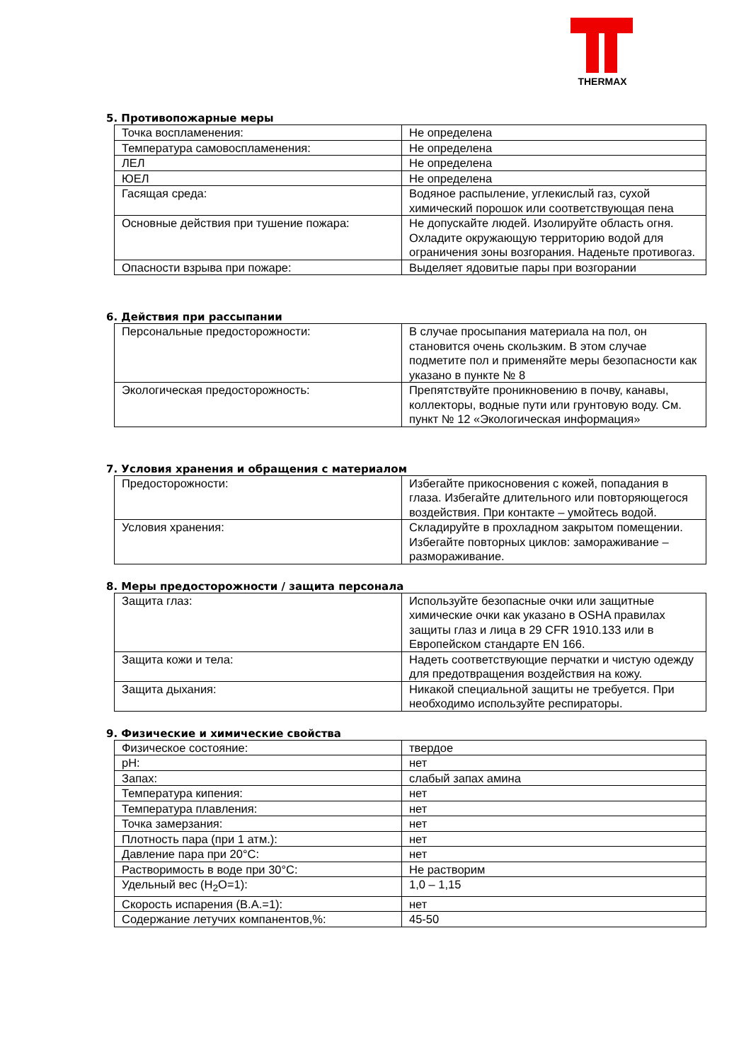THERMAX
5. Противопожарные меры
| Точка воспламенения: | Не определена |
| Температура самовоспламенения: | Не определена |
| ЛЕЛ | Не определена |
| ЮЕЛ | Не определена |
| Гасящая среда: | Водяное распыление, углекислый газ, сухой химический порошок или соответствующая пена |
| Основные действия при тушение пожара: | Не допускайте людей. Изолируйте область огня. Охладите окружающую территорию водой для ограничения зоны возгорания. Наденьте противогаз. |
| Опасности взрыва при пожаре: | Выделяет ядовитые пары при возгорании |
6. Действия при рассыпании
| Персональные предосторожности: | В случае просыпания материала на пол, он становится очень скользким. В этом случае подметите пол и применяйте меры безопасности как указано в пункте № 8 |
| Экологическая предосторожность: | Препятствуйте проникновению в почву, канавы, коллекторы, водные пути или грунтовую воду. См. пункт № 12 «Экологическая информация» |
7. Условия хранения и обращения с материалом
| Предосторожности: | Избегайте прикосновения с кожей, попадания в глаза. Избегайте длительного или повторяющегося воздействия. При контакте – умойтесь водой. |
| Условия хранения: | Складируйте в прохладном закрытом помещении. Избегайте повторных циклов: замораживание – размораживание. |
8. Меры предосторожности / защита персонала
| Защита глаз: | Используйте безопасные очки или защитные химические очки как указано в OSHA правилах защиты глаз и лица в 29 CFR 1910.133 или в Европейском стандарте EN 166. |
| Защита кожи и тела: | Надеть соответствующие перчатки и чистую одежду для предотвращения воздействия на кожу. |
| Защита дыхания: | Никакой специальной защиты не требуется. При необходимо используйте респираторы. |
9. Физические и химические свойства
| Физическое состояние: | твердое |
| pH: | нет |
| Запах: | слабый запах амина |
| Температура кипения: | нет |
| Температура плавления: | нет |
| Точка замерзания: | нет |
| Плотность пара (при 1 атм.): | нет |
| Давление пара при 20°С: | нет |
| Растворимость в воде при 30°С: | Не растворим |
| Удельный вес (H<sub>2</sub>O=1): | 1,0 – 1,15 |
| Скорость испарения (B.A.=1): | нет |
| Содержание летучих компанентов,%: | 45-50 |